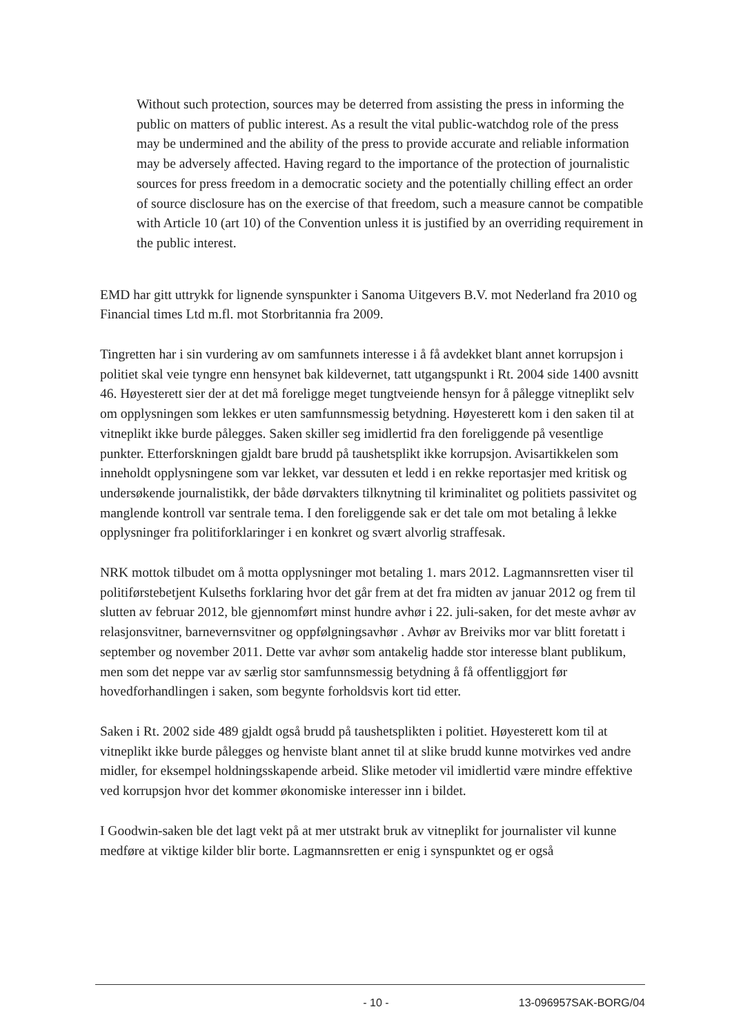Without such protection, sources may be deterred from assisting the press in informing the public on matters of public interest. As a result the vital public-watchdog role of the press may be undermined and the ability of the press to provide accurate and reliable information may be adversely affected. Having regard to the importance of the protection of journalistic sources for press freedom in a democratic society and the potentially chilling effect an order of source disclosure has on the exercise of that freedom, such a measure cannot be compatible with Article 10 (art 10) of the Convention unless it is justified by an overriding requirement in the public interest.
EMD har gitt uttrykk for lignende synspunkter i Sanoma Uitgevers B.V. mot Nederland fra 2010 og Financial times Ltd m.fl. mot Storbritannia fra 2009.
Tingretten har i sin vurdering av om samfunnets interesse i å få avdekket blant annet korrupsjon i politiet skal veie tyngre enn hensynet bak kildevernet, tatt utgangspunkt i Rt. 2004 side 1400 avsnitt 46. Høyesterett sier der at det må foreligge meget tungtveiende hensyn for å pålegge vitneplikt selv om opplysningen som lekkes er uten samfunnsmessig betydning. Høyesterett kom i den saken til at vitneplikt ikke burde pålegges. Saken skiller seg imidlertid fra den foreliggende på vesentlige punkter. Etterforskningen gjaldt bare brudd på taushetsplikt ikke korrupsjon. Avisartikkelen som inneholdt opplysningene som var lekket, var dessuten et ledd i en rekke reportasjer med kritisk og undersøkende journalistikk, der både dørvakters tilknytning til kriminalitet og politiets passivitet og manglende kontroll var sentrale tema. I den foreliggende sak er det tale om mot betaling å lekke opplysninger fra politiforklaringer i en konkret og svært alvorlig straffesak.
NRK mottok tilbudet om å motta opplysninger mot betaling 1. mars 2012. Lagmannsretten viser til politiførstebetjent Kulseths forklaring hvor det går frem at det fra midten av januar 2012 og frem til slutten av februar 2012, ble gjennomført minst hundre avhør i 22. juli-saken, for det meste avhør av relasjonsvitner, barnevernsvitner og oppfølgningsavhør . Avhør av Breiviks mor var blitt foretatt i september og november 2011. Dette var avhør som antakelig hadde stor interesse blant publikum, men som det neppe var av særlig stor samfunnsmessig betydning å få offentliggjort før hovedforhandlingen i saken, som begynte forholdsvis kort tid etter.
Saken i Rt. 2002 side 489 gjaldt også brudd på taushetsplikten i politiet. Høyesterett kom til at vitneplikt ikke burde pålegges og henviste blant annet til at slike brudd kunne motvirkes ved andre midler, for eksempel holdningsskapende arbeid. Slike metoder vil imidlertid være mindre effektive ved korrupsjon hvor det kommer økonomiske interesser inn i bildet.
I Goodwin-saken ble det lagt vekt på at mer utstrakt bruk av vitneplikt for journalister vil kunne medføre at viktige kilder blir borte. Lagmannsretten er enig i synspunktet og er også
- 10 - 13-096957SAK-BORG/04